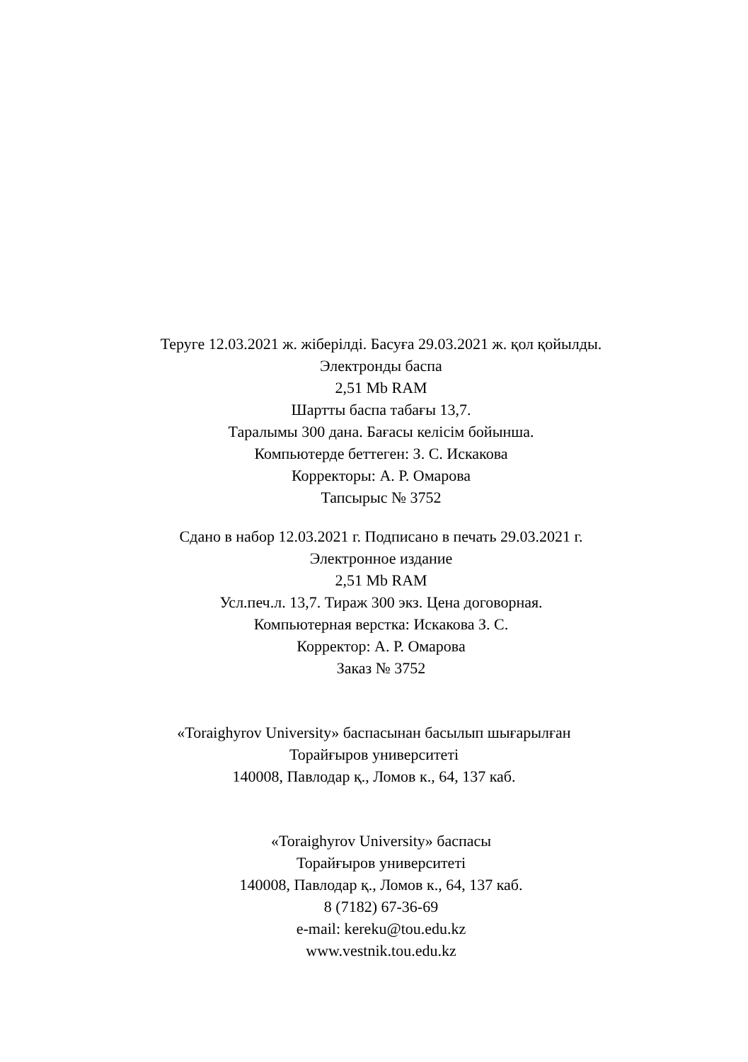Теруге 12.03.2021 ж. жіберілді. Басуға 29.03.2021 ж. қол қойылды.
Электронды баспа
2,51 Mb RAM
Шартты баспа табағы 13,7.
Таралымы 300 дана. Бағасы келісім бойынша.
Компьютерде беттеген: З. С. Искакова
Корректоры: А. Р. Омарова
Тапсырыс № 3752
Сдано в набор 12.03.2021 г. Подписано в печать 29.03.2021 г.
Электронное издание
2,51 Mb RAM
Усл.печ.л. 13,7. Тираж 300 экз. Цена договорная.
Компьютерная верстка: Искакова З. С.
Корректор: А. Р. Омарова
Заказ № 3752
«Toraighyrov University» баспасынан басылып шығарылған
Торайғыров университеті
140008, Павлодар қ., Ломов к., 64, 137 каб.
«Toraighyrov University» баспасы
Торайғыров университеті
140008, Павлодар қ., Ломов к., 64, 137 каб.
8 (7182) 67-36-69
e-mail: kereku@tou.edu.kz
www.vestnik.tou.edu.kz